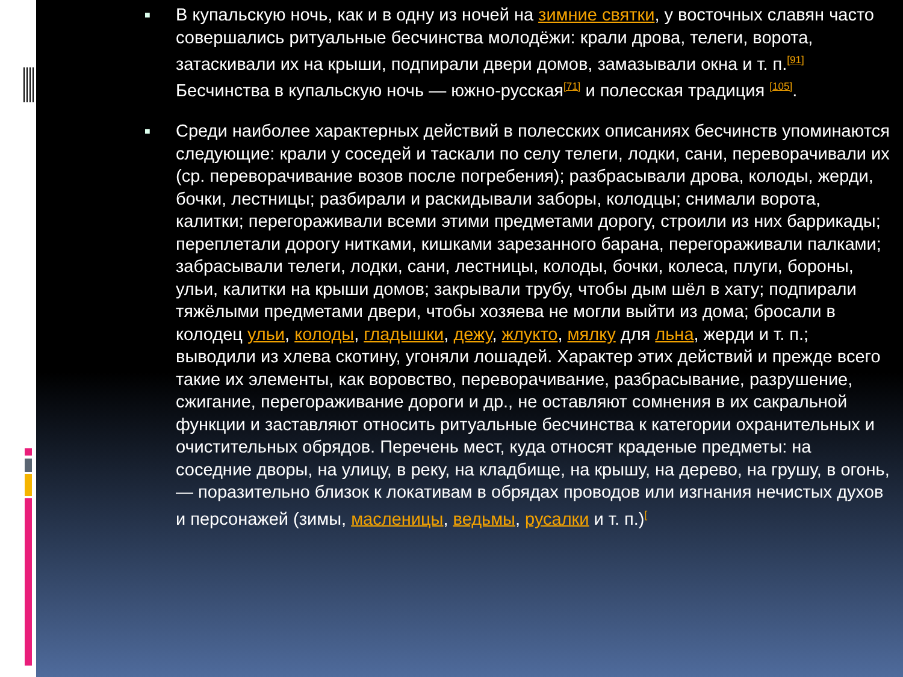■ В купальскую ночь, как и в одну из ночей на зимние святки, у восточных славян часто совершались ритуальные бесчинства молодёжи: крали дрова, телеги, ворота, затаскивали их на крыши, подпирали двери домов, замазывали окна и т. п.<sup>[91]</sup> Бесчинства в купальскую ночь — южно-русская<sup>[71]</sup> и полесская традиция <sup>[105]</sup>.
■ Среди наиболее характерных действий в полесских описаниях бесчинств упоминаются следующие: крали у соседей и таскали по селу телеги, лодки, сани, переворачивали их (ср. переворачивание возов после погребения); разбрасывали дрова, колоды, жерди, бочки, лестницы; разбирали и раскидывали заборы, колодцы; снимали ворота, калитки; перегораживали всеми этими предметами дорогу, строили из них баррикады; переплетали дорогу нитками, кишками зарезанного барана, перегораживали палками; забрасывали телеги, лодки, сани, лестницы, колоды, бочки, колеса, плуги, бороны, ульи, калитки на крыши домов; закрывали трубу, чтобы дым шёл в хату; подпирали тяжёлыми предметами двери, чтобы хозяева не могли выйти из дома; бросали в колодец ульи, колоды, гладышки, дежу, жлукто, мялку для льна, жерди и т. п.; выводили из хлева скотину, угоняли лошадей. Характер этих действий и прежде всего такие их элементы, как воровство, переворачивание, разбрасывание, разрушение, сжигание, перегораживание дороги и др., не оставляют сомнения в их сакральной функции и заставляют относить ритуальные бесчинства к категории охранительных и очистительных обрядов. Перечень мест, куда относят краденые предметы: на соседние дворы, на улицу, в реку, на кладбище, на крышу, на дерево, на грушу, в огонь, — поразительно близок к локативам в обрядах проводов или изгнания нечистых духов и персонажей (зимы, масленицы, ведьмы, русалки и т. п.)<sup>[</sup>